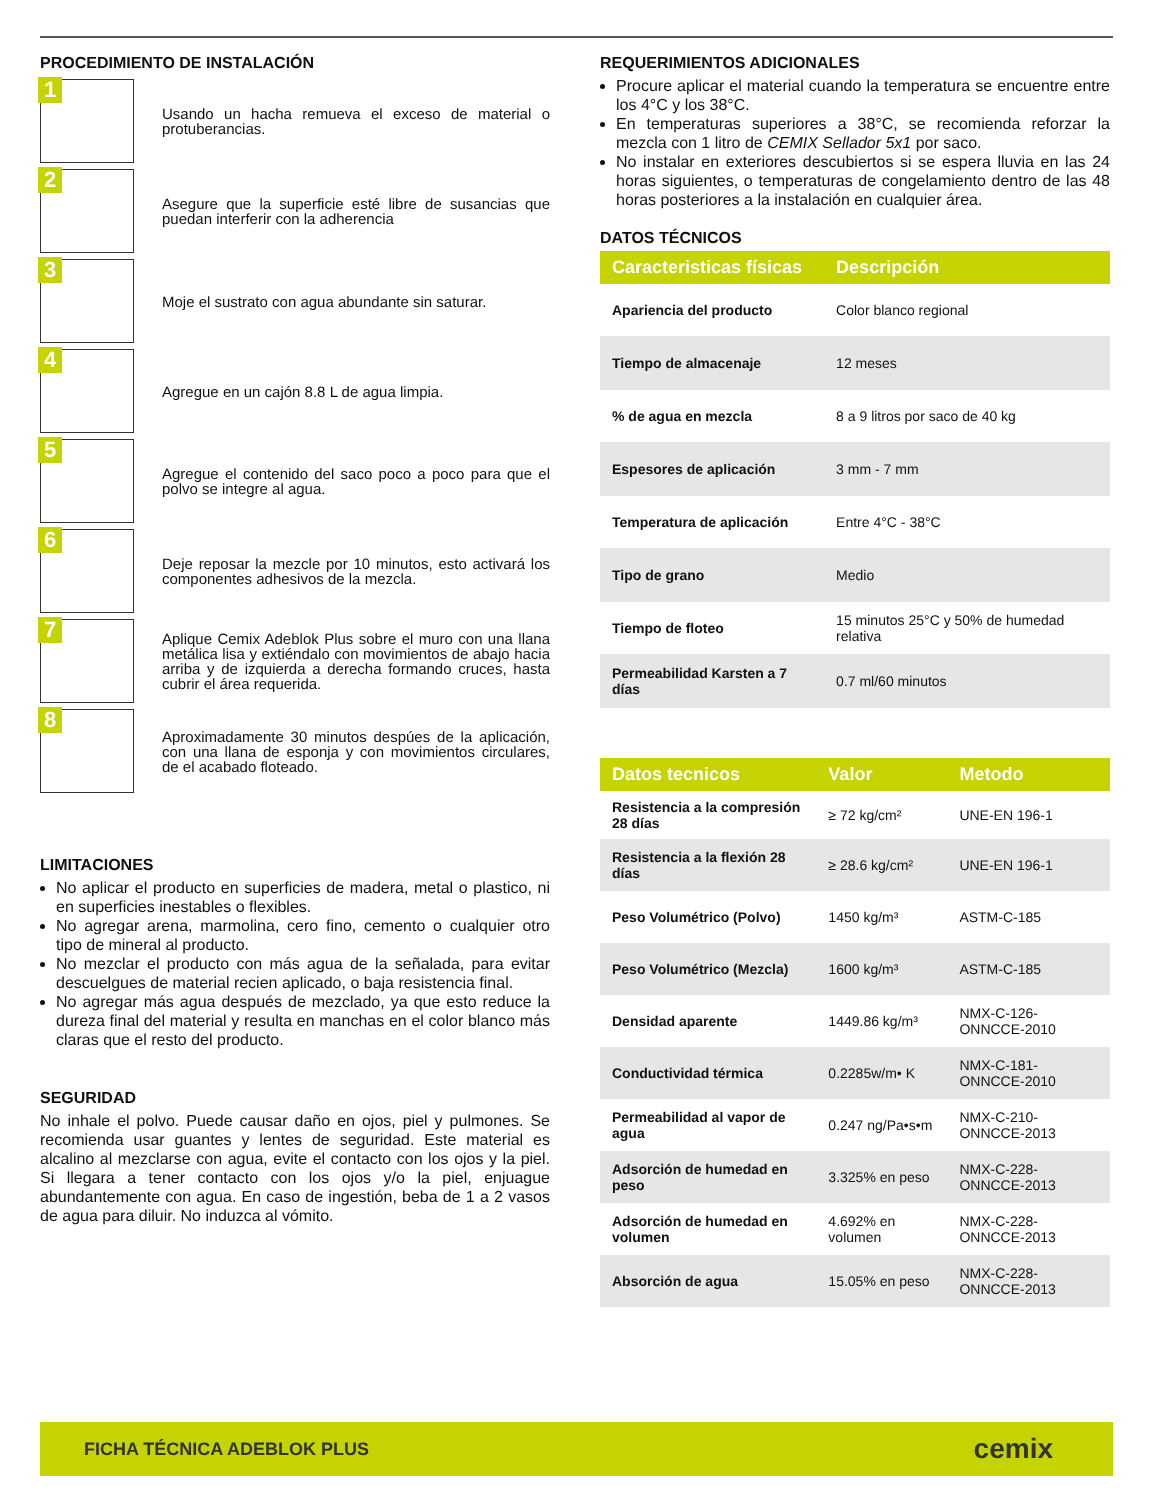PROCEDIMIENTO DE INSTALACIÓN
1
Usando un hacha remueva el exceso de material o protuberancias.
2
Asegure que la superficie esté libre de susancias que puedan interferir con la adherencia
3
Moje el sustrato con agua abundante sin saturar.
4
Agregue en un cajón 8.8 L de agua limpia.
5
Agregue el contenido del saco poco a poco para que el polvo se integre al agua.
6
Deje reposar la mezcle por 10 minutos, esto activará los componentes adhesivos de la mezcla.
7
Aplique Cemix Adeblok Plus sobre el muro con una llana metálica lisa y extiéndalo con movimientos de abajo hacia arriba y de izquierda a derecha formando cruces, hasta cubrir el área requerida.
8
Aproximadamente 30 minutos despúes de la aplicación, con una llana de esponja y con movimientos circulares, de el acabado floteado.
LIMITACIONES
No aplicar el producto en superficies de madera, metal o plastico, ni en superficies inestables o flexibles.
No agregar arena, marmolina, cero fino, cemento o cualquier otro tipo de mineral al producto.
No mezclar el producto con más agua de la señalada, para evitar descuelgues de material recien aplicado, o baja resistencia final.
No agregar más agua después de mezclado, ya que esto reduce la dureza final del material y resulta en manchas en el color blanco más claras que el resto del producto.
SEGURIDAD
No inhale el polvo. Puede causar daño en ojos, piel y pulmones. Se recomienda usar guantes y lentes de seguridad. Este material es alcalino al mezclarse con agua, evite el contacto con los ojos y la piel. Si llegara a tener contacto con los ojos y/o la piel, enjuague abundantemente con agua. En caso de ingestión, beba de 1 a 2 vasos de agua para diluir. No induzca al vómito.
REQUERIMIENTOS ADICIONALES
Procure aplicar el material cuando la temperatura se encuentre entre los 4°C y los 38°C.
En temperaturas superiores a 38°C, se recomienda reforzar la mezcla con 1 litro de CEMIX Sellador 5x1 por saco.
No instalar en exteriores descubiertos si se espera lluvia en las 24 horas siguientes, o temperaturas de congelamiento dentro de las 48 horas posteriores a la instalación en cualquier área.
DATOS TÉCNICOS
| Caracteristicas físicas | Descripción |
| --- | --- |
| Apariencia del producto | Color blanco regional |
| Tiempo de almacenaje | 12 meses |
| % de agua en mezcla | 8 a 9 litros por saco de 40 kg |
| Espesores de aplicación | 3 mm - 7 mm |
| Temperatura de aplicación | Entre 4°C - 38°C |
| Tipo de grano | Medio |
| Tiempo de floteo | 15 minutos 25°C y 50% de humedad relativa |
| Permeabilidad Karsten a 7 días | 0.7 ml/60 minutos |
| Datos tecnicos | Valor | Metodo |
| --- | --- | --- |
| Resistencia a la compresión 28 días | ≥ 72 kg/cm² | UNE-EN 196-1 |
| Resistencia a la flexión 28 días | ≥ 28.6 kg/cm² | UNE-EN 196-1 |
| Peso Volumétrico (Polvo) | 1450 kg/m³ | ASTM-C-185 |
| Peso Volumétrico (Mezcla) | 1600 kg/m³ | ASTM-C-185 |
| Densidad aparente | 1449.86 kg/m³ | NMX-C-126-ONNCCE-2010 |
| Conductividad térmica | 0.2285w/m• K | NMX-C-181-ONNCCE-2010 |
| Permeabilidad al vapor de agua | 0.247 ng/Pa•s•m | NMX-C-210-ONNCCE-2013 |
| Adsorción de humedad en peso | 3.325% en peso | NMX-C-228-ONNCCE-2013 |
| Adsorción de humedad en volumen | 4.692% en volumen | NMX-C-228-ONNCCE-2013 |
| Absorción de agua | 15.05% en peso | NMX-C-228-ONNCCE-2013 |
FICHA TÉCNICA ADEBLOK PLUS cemix